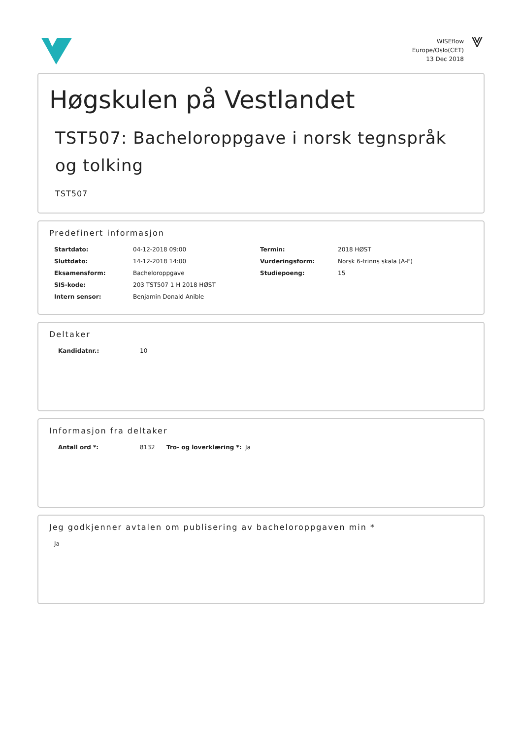WISEflow
Europe/Oslo(CET)
13 Dec 2018
⩔
Høgskulen på Vestlandet
TST507: Bacheloroppgave i norsk tegnspråk og tolking
TST507
Predefinert informasjon
| Startdato: | 04-12-2018 09:00 | Termin: | 2018 HØST |
| Sluttdato: | 14-12-2018 14:00 | Vurderingsform: | Norsk 6-trinns skala (A-F) |
| Eksamensform: | Bacheloroppgave | Studiepoeng: | 15 |
| SIS-kode: | 203 TST507 1 H 2018 HØST | | |
| Intern sensor: | Benjamin Donald Anible | | |
Deltaker
| Kandidatnr.: | 10 |
Informasjon fra deltaker
| Antall ord *: | 8132 | Tro- og loverklæring *: | Ja |
Jeg godkjenner avtalen om publisering av bacheloroppgaven min *
| Ja |